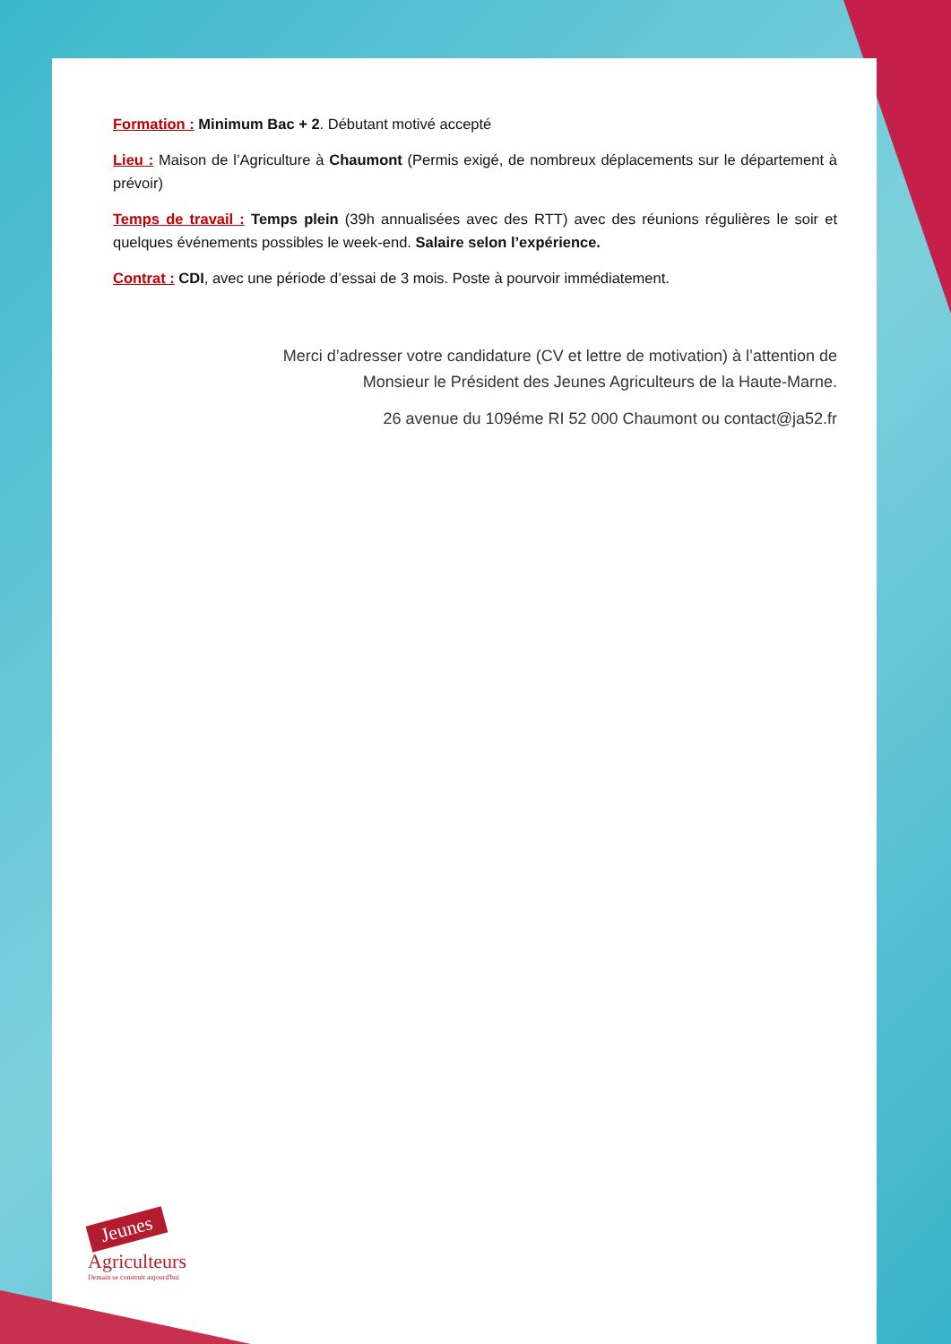Formation : Minimum Bac + 2. Débutant motivé accepté
Lieu : Maison de l’Agriculture à Chaumont (Permis exigé, de nombreux déplacements sur le département à prévoir)
Temps de travail : Temps plein (39h annualisées avec des RTT) avec des réunions régulières le soir et quelques événements possibles le week-end. Salaire selon l’expérience.
Contrat : CDI, avec une période d’essai de 3 mois. Poste à pourvoir immédiatement.
Merci d’adresser votre candidature (CV et lettre de motivation) à l’attention de
Monsieur le Président des Jeunes Agriculteurs de la Haute-Marne.
26 avenue du 109éme RI 52 000 Chaumont ou contact@ja52.fr
Jeunes
Agriculteurs
Demain se construit aujourd'hui